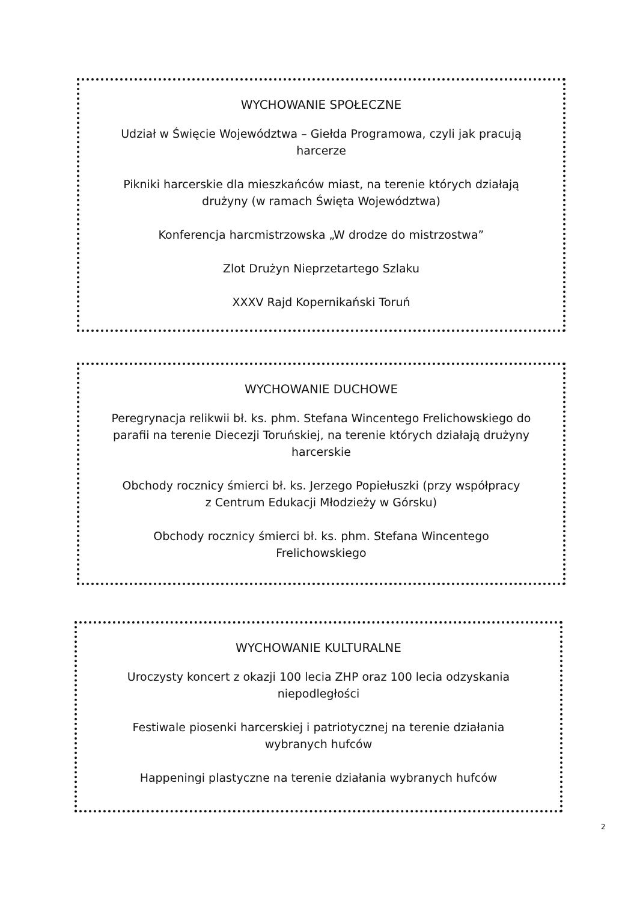WYCHOWANIE SPOŁECZNE
Udział w Święcie Województwa – Giełda Programowa, czyli jak pracują
harcerze
Pikniki harcerskie dla mieszkańców miast, na terenie których działają
drużyny (w ramach Święta Województwa)
Konferencja harcmistrzowska „W drodze do mistrzostwa”
Zlot Drużyn Nieprzetartego Szlaku
XXXV Rajd Kopernikański Toruń
WYCHOWANIE DUCHOWE
Peregrynacja relikwii bł. ks. phm. Stefana Wincentego Frelichowskiego do
parafii na terenie Diecezji Toruńskiej, na terenie których działają drużyny
harcerskie
Obchody rocznicy śmierci bł. ks. Jerzego Popiełuszki (przy współpracy
z Centrum Edukacji Młodzieży w Górsku)
Obchody rocznicy śmierci bł. ks. phm. Stefana Wincentego
Frelichowskiego
WYCHOWANIE KULTURALNE
Uroczysty koncert z okazji 100 lecia ZHP oraz 100 lecia odzyskania
niepodległości
Festiwale piosenki harcerskiej i patriotycznej na terenie działania
wybranych hufców
Happeningi plastyczne na terenie działania wybranych hufców
2